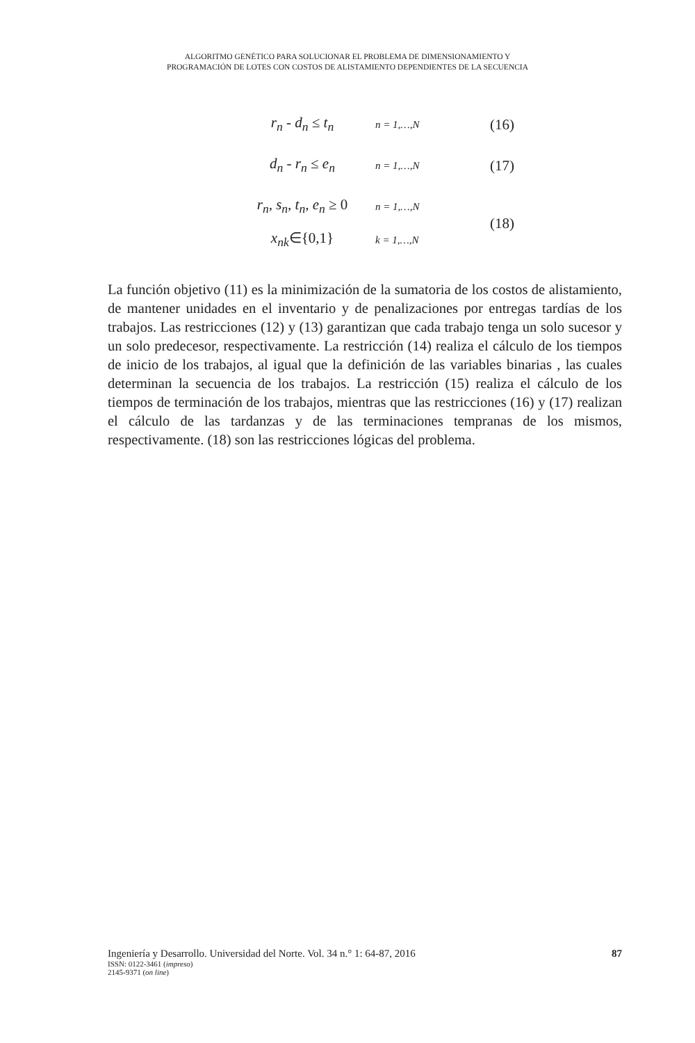ALGORITMO GENÉTICO PARA SOLUCIONAR EL PROBLEMA DE DIMENSIONAMIENTO Y
PROGRAMACIÓN DE LOTES CON COSTOS DE ALISTAMIENTO DEPENDIENTES DE LA SECUENCIA
| r<sub>n</sub> - d<sub>n</sub> ≤ t<sub>n</sub> | n = 1,…,N | (16) |
| d<sub>n</sub> - r<sub>n</sub> ≤ e<sub>n</sub> | n = 1,…,N | (17) |
| r<sub>n</sub>, s<sub>n</sub>, t<sub>n</sub>, e<sub>n</sub> ≥ 0 | n = 1,…,N | (18) |
| x<sub>nk</sub> ∈{0,1} | k = 1,…,N | |
La función objetivo (11) es la minimización de la sumatoria de los costos de alistamiento, de mantener unidades en el inventario y de penalizaciones por entregas tardías de los trabajos. Las restricciones (12) y (13) garantizan que cada trabajo tenga un solo sucesor y un solo predecesor, respectivamente. La restricción (14) realiza el cálculo de los tiempos de inicio de los trabajos, al igual que la definición de las variables binarias , las cuales determinan la secuencia de los trabajos. La restricción (15) realiza el cálculo de los tiempos de terminación de los trabajos, mientras que las restricciones (16) y (17) realizan el cálculo de las tardanzas y de las terminaciones tempranas de los mismos, respectivamente. (18) son las restricciones lógicas del problema.
87 Ingeniería y Desarrollo. Universidad del Norte. Vol. 34 n.° 1: 64-87, 2016
ISSN: 0122-3461 (impreso)
2145-9371 (on line)